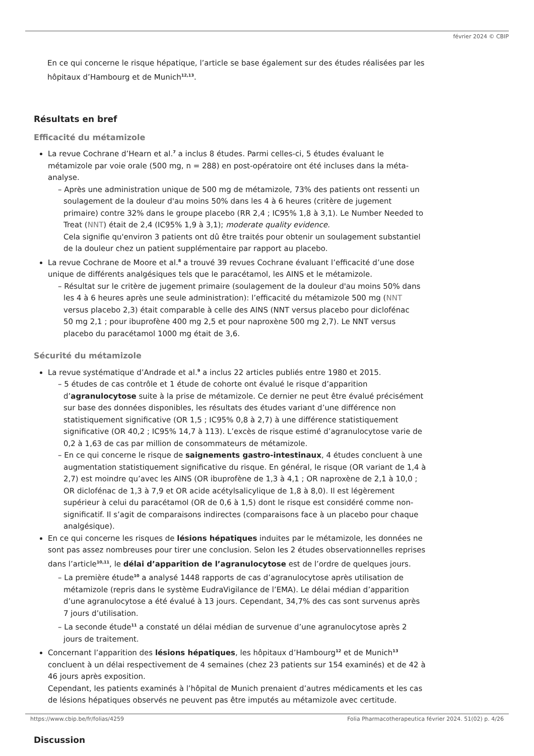février 2024 © CBIP
En ce qui concerne le risque hépatique, l’article se base également sur des études réalisées par les hôpitaux d’Hambourg et de Munich<sup>12,13</sup>.
Résultats en bref
Efficacité du métamizole
La revue Cochrane d’Hearn et al.<sup>7</sup> a inclus 8 études. Parmi celles-ci, 5 études évaluant le métamizole par voie orale (500 mg, n = 288) en post-opératoire ont été incluses dans la méta-analyse.
– Après une administration unique de 500 mg de métamizole, 73% des patients ont ressenti un soulagement de la douleur d'au moins 50% dans les 4 à 6 heures (critère de jugement primaire) contre 32% dans le groupe placebo (RR 2,4 ; IC95% 1,8 à 3,1). Le Number Needed to Treat (NNT) était de 2,4 (IC95% 1,9 à 3,1); moderate quality evidence.
Cela signifie qu'environ 3 patients ont dû être traités pour obtenir un soulagement substantiel de la douleur chez un patient supplémentaire par rapport au placebo.
La revue Cochrane de Moore et al.<sup>8</sup> a trouvé 39 revues Cochrane évaluant l’efficacité d’une dose unique de différents analgésiques tels que le paracétamol, les AINS et le métamizole.
– Résultat sur le critère de jugement primaire (soulagement de la douleur d'au moins 50% dans les 4 à 6 heures après une seule administration): l’efficacité du métamizole 500 mg (NNT versus placebo 2,3) était comparable à celle des AINS (NNT versus placebo pour diclofénac
50 mg 2,1 ; pour ibuprofène 400 mg 2,5 et pour naproxène 500 mg 2,7). Le NNT versus placebo du paracétamol 1000 mg était de 3,6.
Sécurité du métamizole
La revue systématique d’Andrade et al.<sup>9</sup> a inclus 22 articles publiés entre 1980 et 2015.
– 5 études de cas contrôle et 1 étude de cohorte ont évalué le risque d’apparition d’agranulocytose suite à la prise de métamizole. Ce dernier ne peut être évalué précisément sur base des données disponibles, les résultats des études variant d’une différence non statistiquement significative (OR 1,5 ; IC95% 0,8 à 2,7) à une différence statistiquement significative (OR 40,2 ; IC95% 14,7 à 113). L’excès de risque estimé d’agranulocytose varie de 0,2 à 1,63 de cas par million de consommateurs de métamizole.
– En ce qui concerne le risque de saignements gastro-intestinaux, 4 études concluent à une augmentation statistiquement significative du risque. En général, le risque (OR variant de 1,4 à 2,7) est moindre qu’avec les AINS (OR ibuprofène de 1,3 à 4,1 ; OR naproxène de 2,1 à 10,0 ; OR diclofénac de 1,3 à 7,9 et OR acide acétylsalicylique de 1,8 à 8,0). Il est légèrement supérieur à celui du paracétamol (OR de 0,6 à 1,5) dont le risque est considéré comme non-significatif. Il s’agit de comparaisons indirectes (comparaisons face à un placebo pour chaque analgésique).
En ce qui concerne les risques de lésions hépatiques induites par le métamizole, les données ne sont pas assez nombreuses pour tirer une conclusion. Selon les 2 études observationnelles reprises dans l’article<sup>10,11</sup>, le délai d’apparition de l’agranulocytose est de l’ordre de quelques jours.
– La première étude<sup>10</sup> a analysé 1448 rapports de cas d’agranulocytose après utilisation de métamizole (repris dans le système EudraVigilance de l’EMA). Le délai médian d’apparition d’une agranulocytose a été évalué à 13 jours. Cependant, 34,7% des cas sont survenus après 7 jours d’utilisation.
– La seconde étude<sup>11</sup> a constaté un délai médian de survenue d’une agranulocytose après 2 jours de traitement.
Concernant l’apparition des lésions hépatiques, les hôpitaux d’Hambourg<sup>12</sup> et de Munich<sup>13</sup> concluent à un délai respectivement de 4 semaines (chez 23 patients sur 154 examinés) et de 42 à 46 jours après exposition.
Cependant, les patients examinés à l’hôpital de Munich prenaient d’autres médicaments et les cas de lésions hépatiques observés ne peuvent pas être imputés au métamizole avec certitude.
Discussion
https://www.cbip.be/fr/folias/4259 Folia Pharmacotherapeutica février 2024. 51(02) p. 4/26